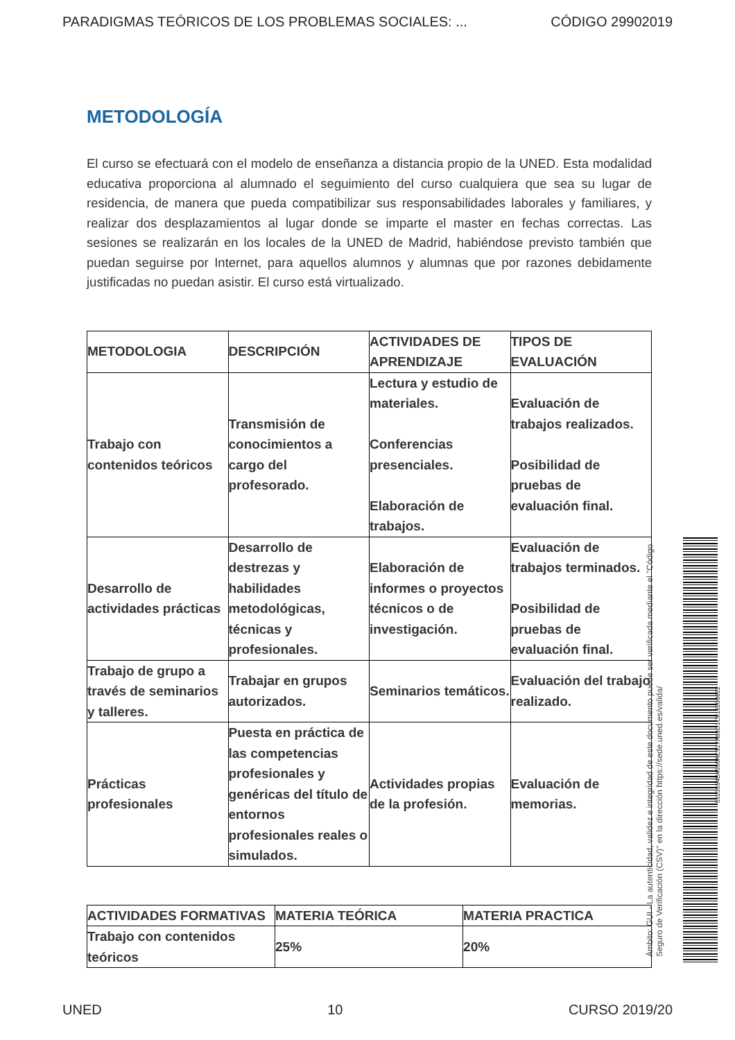PARADIGMAS TEÓRICOS DE LOS PROBLEMAS SOCIALES: ... CÓDIGO 29902019
METODOLOGÍA
El curso se efectuará con el modelo de enseñanza a distancia propio de la UNED. Esta modalidad educativa proporciona al alumnado el seguimiento del curso cualquiera que sea su lugar de residencia, de manera que pueda compatibilizar sus responsabilidades laborales y familiares, y realizar dos desplazamientos al lugar donde se imparte el master en fechas correctas. Las sesiones se realizarán en los locales de la UNED de Madrid, habiéndose previsto también que puedan seguirse por Internet, para aquellos alumnos y alumnas que por razones debidamente justificadas no puedan asistir. El curso está virtualizado.
| METODOLOGIA | DESCRIPCIÓN | ACTIVIDADES DE APRENDIZAJE | TIPOS DE EVALUACIÓN |
| --- | --- | --- | --- |
| Trabajo con contenidos teóricos | Transmisión de conocimientos a cargo del profesorado. | Lectura y estudio de materiales. Conferencias presenciales. Elaboración de trabajos. | Evaluación de trabajos realizados. Posibilidad de pruebas de evaluación final. |
| Desarrollo de actividades prácticas | Desarrollo de destrezas y habilidades metodológicas, técnicas y profesionales. | Elaboración de informes o proyectos técnicos o de investigación. | Evaluación de trabajos terminados. Posibilidad de pruebas de evaluación final. |
| Trabajo de grupo a través de seminarios y talleres. | Trabajar en grupos autorizados. | Seminarios temáticos. | Evaluación del trabajo realizado. |
| Prácticas profesionales | Puesta en práctica de las competencias profesionales y genéricas del título de entornos profesionales reales o simulados. | Actividades propias de la profesión. | Evaluación de memorias. |
| ACTIVIDADES FORMATIVAS | MATERIA TEÓRICA | MATERIA PRACTICA |
| --- | --- | --- |
| Trabajo con contenidos teóricos | 25% | 20% |
Ámbito: GUI - La autenticidad, validez e integridad de este documento puede ser verificada mediante el "Código Seguro de Verificación (CSV)" en la dirección https://sede.uned.es/valida/
5523554D4950AC127A88D1C816203622
UNED 10 CURSO 2019/20